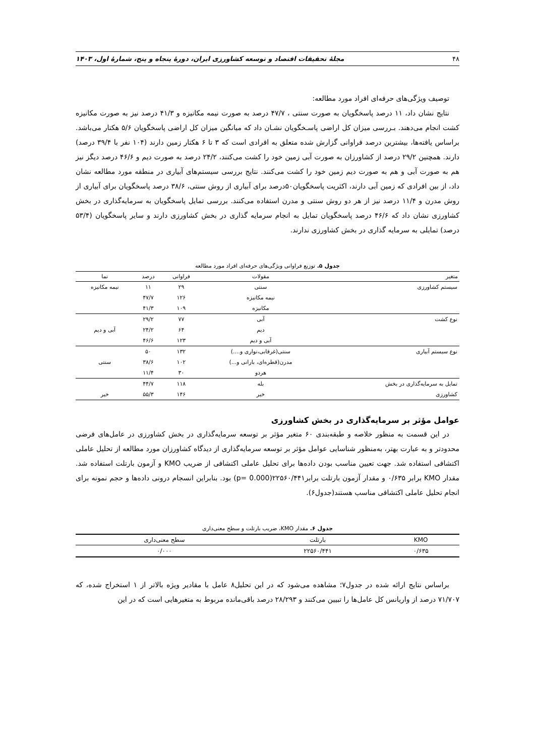۴۸ مجلهٔ تحقیقات اقتصاد و توسعه کشاورزی ایران، دورهٔ پنجاه و پنج، شمارهٔ اول، ۱۴۰۳
توصیف ویژگی‌های حرفه‌ای افراد مورد مطالعه:
نتایج نشان داد، ۱۱ درصد پاسخگویان به صورت سنتی ، ۴۷/۷ درصد به صورت نیمه مکانیزه و ۴۱/۳ درصد نیز به صورت مکانیزه کشت انجام می‌دهند. بـررسی میزان کل اراضی پاسـخگویان نشـان داد که میانگین میزان کل اراضی پاسخگویان ۵/۶ هکتار می‌باشد. براساس یافته‌ها، بیشترین درصد فراوانی گزارش شده متعلق به افرادی است که ۳ تا ۶ هکتار زمین دارند (۱۰۴ نفر با ۳۹/۴ درصد) دارند. همچنین ۲۹/۲ درصد از کشاورزان به صورت آبی زمین خود را کشت می‌کنند، ۲۴/۲ درصد به صورت دیم و ۴۶/۶ درصد دیگز نیز هم به صورت آبی و هم به صورت دیم زمین خود را کشت می‌کنند. نتایج بررسی سیستم‌های آبیاری در منطقه مورد مطالعه نشان داد، از بین افرادی که زمین آبی دارند، اکثریت پاسخگویان۵۰درصد برای آبیاری از روش سنتی، ۳۸/۶ درصد پاسخگویان برای آبیاری از روش مدرن و ۱۱/۴ درصد نیز از هر دو روش سنتی و مدرن استفاده می‌کنند. بررسی تمایل پاسخگویان به سرمایه‌گذاری در بخش کشاورزی نشان داد که ۴۶/۶ درصد پاسخگویان تمایل به انجام سرمایه گذاری در بخش کشاورزی دارند و سایر پاسخگویان (۵۳/۴ درصد) تمایلی به سرمایه گذاری در بخش کشاورزی ندارند.
جدول ۵. توزیع فراوانی ویژگی‌های حرفه‌ای افراد مورد مطالعه
| متغیر | مقولات | فراوانی | درصد | نما |
| --- | --- | --- | --- | --- |
| سیستم کشاورزی | سنتی | ۲۹ | ۱۱ | نیمه مکانیزه |
| | نیمه مکانیزه | ۱۲۶ | ۴۷/۷ | |
| | مکانیزه | ۱۰۹ | ۴۱/۳ | |
| نوع کشت | آبی | ۷۷ | ۲۹/۲ | |
| | دیم | ۶۴ | ۲۴/۲ | آبی و دیم |
| | آبی و دیم | ۱۲۳ | ۴۶/۶ | |
| نوع سیستم آبیاری | سنتی(غرقابی،نواری و....) | ۱۳۲ | ۵۰ | |
| | مدرن(قطره‌ای، بارانی و...) | ۱۰۲ | ۳۸/۶ | سنتی |
| | هردو | ۳۰ | ۱۱/۴ | |
| تمایل به سرمایه‌گذاری در بخش | بله | ۱۱۸ | ۴۴/۷ | |
| کشاورزی | خیر | ۱۴۶ | ۵۵/۳ | خیر |
عوامل مؤثر بر سرمایه‌گذاری در بخش کشاورزی
در این قسمت به منظور خلاصه و طبقه‌بندی ۶۰ متغیر مؤثر بر توسعه سرمایه‌گذاری در بخش کشاورزی در عامل‌های فرضی محدودتر و به عبارت بهتر، به‌منظور شناسایی عوامل مؤثر بر توسعه سرمایه‌گذاری از دیدگاه کشاورزان مورد مطالعه از تحلیل عاملی اکتشافی استفاده شد. جهت تعیین مناسب بودن داده‌ها برای تحلیل عاملی اکتشافی از ضریب KMO و آزمون بارتلت استفاده شد. مقدار KMO برابر ۰/۶۳۵ و مقدار آزمون بارتلت برابر۲۲۵۶۰/۴۴۱(p= 0.000) بود. بنابراین انسجام درونی داده‌ها و حجم نمونه برای انجام تحلیل عاملی اکتشافی مناسب هستند(جدول۶).
جدول ۶. مقدار KMO، ضریب بارتلت و سطح معنی‌داری
| KMO | بارتلت | سطح معنی‌داری |
| --- | --- | --- |
| ۰/۶۳۵ | ۲۲۵۶۰/۴۴۱ | ۰/۰۰۰ |
براساس نتایج ارائه شده در جدول۷؛ مشاهده می‌شود که در این تحلیل۸ عامل با مقادیر ویژه بالاتر از ۱ استخراج شده، که ۷۱/۷۰۷ درصد از واریانس کل عامل‌ها را تبیین می‌کنند و ۲۸/۲۹۳ درصد باقی‌مانده مربوط به متغیرهایی است که در این